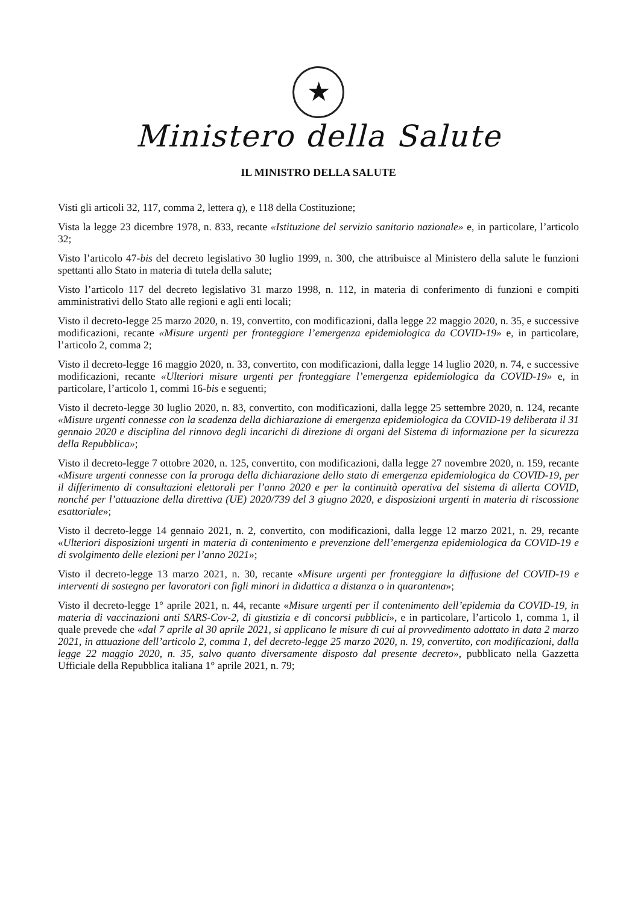★
Ministero della Salute
IL MINISTRO DELLA SALUTE
Visti gli articoli 32, 117, comma 2, lettera q), e 118 della Costituzione;
Vista la legge 23 dicembre 1978, n. 833, recante «Istituzione del servizio sanitario nazionale» e, in particolare, l’articolo 32;
Visto l’articolo 47-bis del decreto legislativo 30 luglio 1999, n. 300, che attribuisce al Ministero della salute le funzioni spettanti allo Stato in materia di tutela della salute;
Visto l’articolo 117 del decreto legislativo 31 marzo 1998, n. 112, in materia di conferimento di funzioni e compiti amministrativi dello Stato alle regioni e agli enti locali;
Visto il decreto-legge 25 marzo 2020, n. 19, convertito, con modificazioni, dalla legge 22 maggio 2020, n. 35, e successive modificazioni, recante «Misure urgenti per fronteggiare l’emergenza epidemiologica da COVID-19» e, in particolare, l’articolo 2, comma 2;
Visto il decreto-legge 16 maggio 2020, n. 33, convertito, con modificazioni, dalla legge 14 luglio 2020, n. 74, e successive modificazioni, recante «Ulteriori misure urgenti per fronteggiare l’emergenza epidemiologica da COVID-19» e, in particolare, l’articolo 1, commi 16-bis e seguenti;
Visto il decreto-legge 30 luglio 2020, n. 83, convertito, con modificazioni, dalla legge 25 settembre 2020, n. 124, recante «Misure urgenti connesse con la scadenza della dichiarazione di emergenza epidemiologica da COVID-19 deliberata il 31 gennaio 2020 e disciplina del rinnovo degli incarichi di direzione di organi del Sistema di informazione per la sicurezza della Repubblica»;
Visto il decreto-legge 7 ottobre 2020, n. 125, convertito, con modificazioni, dalla legge 27 novembre 2020, n. 159, recante «Misure urgenti connesse con la proroga della dichiarazione dello stato di emergenza epidemiologica da COVID-19, per il differimento di consultazioni elettorali per l’anno 2020 e per la continuità operativa del sistema di allerta COVID, nonché per l’attuazione della direttiva (UE) 2020/739 del 3 giugno 2020, e disposizioni urgenti in materia di riscossione esattoriale»;
Visto il decreto-legge 14 gennaio 2021, n. 2, convertito, con modificazioni, dalla legge 12 marzo 2021, n. 29, recante «Ulteriori disposizioni urgenti in materia di contenimento e prevenzione dell’emergenza epidemiologica da COVID-19 e di svolgimento delle elezioni per l’anno 2021»;
Visto il decreto-legge 13 marzo 2021, n. 30, recante «Misure urgenti per fronteggiare la diffusione del COVID-19 e interventi di sostegno per lavoratori con figli minori in didattica a distanza o in quarantena»;
Visto il decreto-legge 1° aprile 2021, n. 44, recante «Misure urgenti per il contenimento dell’epidemia da COVID-19, in materia di vaccinazioni anti SARS-Cov-2, di giustizia e di concorsi pubblici», e in particolare, l’articolo 1, comma 1, il quale prevede che «dal 7 aprile al 30 aprile 2021, si applicano le misure di cui al provvedimento adottato in data 2 marzo 2021, in attuazione dell’articolo 2, comma 1, del decreto-legge 25 marzo 2020, n. 19, convertito, con modificazioni, dalla legge 22 maggio 2020, n. 35, salvo quanto diversamente disposto dal presente decreto», pubblicato nella Gazzetta Ufficiale della Repubblica italiana 1° aprile 2021, n. 79;